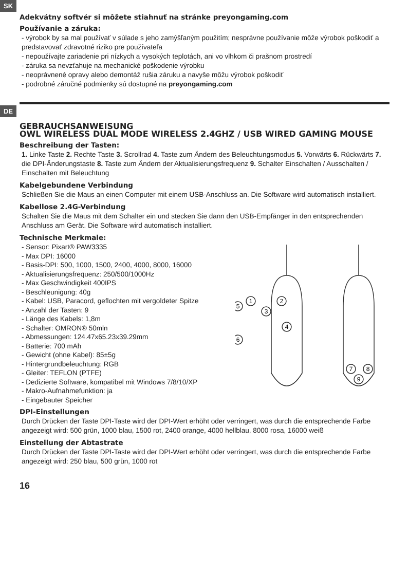SK
Adekvátny softvér si môžete stiahnuť na stránke preyongaming.com
Používanie a záruka:
- výrobok by sa mal používať v súlade s jeho zamýšľaným použitím; nesprávne používanie môže výrobok poškodiť a predstavovať zdravotné riziko pre používateľa
- nepoužívajte zariadenie pri nízkych a vysokých teplotách, ani vo vlhkom či prašnom prostredí
- záruka sa nevzťahuje na mechanické poškodenie výrobku
- neoprávnené opravy alebo demontáž rušia záruku a navyše môžu výrobok poškodiť
- podrobné záručné podmienky sú dostupné na preyongaming.com
DE
GEBRAUCHSANWEISUNG
OWL WIRELESS DUAL MODE WIRELESS 2.4GHZ / USB WIRED GAMING MOUSE
Beschreibung der Tasten:
1. Linke Taste 2. Rechte Taste 3. Scrollrad 4. Taste zum Ändern des Beleuchtungsmodus 5. Vorwärts 6. Rückwärts 7. die DPI-Änderungstaste 8. Taste zum Ändern der Aktualisierungsfrequenz 9. Schalter Einschalten / Ausschalten / Einschalten mit Beleuchtung
Kabelgebundene Verbindung
Schließen Sie die Maus an einen Computer mit einem USB-Anschluss an. Die Software wird automatisch installiert.
Kabellose 2.4G-Verbindung
Schalten Sie die Maus mit dem Schalter ein und stecken Sie dann den USB-Empfänger in den entsprechenden Anschluss am Gerät. Die Software wird automatisch installiert.
Technische Merkmale:
1
2
3
4
5
6
7
8
9
- Sensor: Pixart® PAW3335
- Max DPI: 16000
- Basis-DPI: 500, 1000, 1500, 2400, 4000, 8000, 16000
- Aktualisierungsfrequenz: 250/500/1000Hz
- Max Geschwindigkeit 400IPS
- Beschleunigung: 40g
- Kabel: USB, Paracord, geflochten mit vergoldeter Spitze
- Anzahl der Tasten: 9
- Länge des Kabels: 1,8m
- Schalter: OMRON® 50mln
- Abmessungen: 124.47x65.23x39.29mm
- Batterie: 700 mAh
- Gewicht (ohne Kabel): 85±5g
- Hintergrundbeleuchtung: RGB
- Gleiter: TEFLON (PTFE)
- Dedizierte Software, kompatibel mit Windows 7/8/10/XP
- Makro-Aufnahmefunktion: ja
- Eingebauter Speicher
DPI-Einstellungen
Durch Drücken der Taste DPI-Taste wird der DPI-Wert erhöht oder verringert, was durch die entsprechende Farbe angezeigt wird: 500 grün, 1000 blau, 1500 rot, 2400 orange, 4000 hellblau, 8000 rosa, 16000 weiß
Einstellung der Abtastrate
Durch Drücken der Taste DPI-Taste wird der DPI-Wert erhöht oder verringert, was durch die entsprechende Farbe angezeigt wird: 250 blau, 500 grün, 1000 rot
16